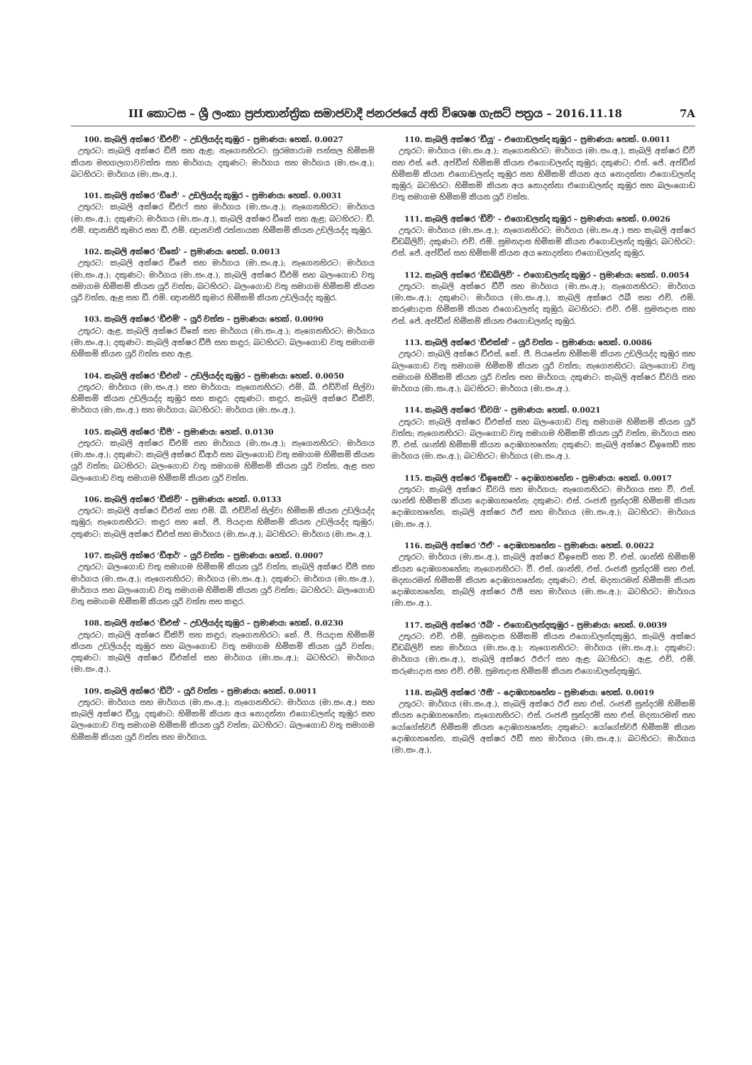III කොටස – ශ්‍රී ලංකා ප්‍රජාතාන්ත්‍රික සමාජවාදී ජනරජයේ අති විශෙෂ ගැසට් පත්‍රය – 2016.11.18 7A
100. කැබලි අක්ෂර 'ඩීඑච්' – උඩලියද්ද කුඹුර – ප්‍රමාණය: හෙක්. 0.0027
උතුරට: කැබලි අක්ෂර ඩීජී සහ ඇළ; නැගෙනහිරට: සුරම්‍යාරාම පන්සල හිමිකම් කියන මහගලගාවවත්ත සහ මාර්ගය; දකුණට: මාර්ගය සහ මාර්ගය (මා.සං.අ.); බටහිරට: මාර්ගය (මා.සං.අ.).
101. කැබලි අක්ෂර 'ඩීජේ' – උඩලියද්ද කුඹුර – ප්‍රමාණය: හෙක්. 0.0031
උතුරට: කැබලි අක්ෂර ඩීඑෆ් සහ මාර්ගය (මා.සං.අ.); නැගෙනහිරට: මාර්ගය (මා.සං.අ.); දකුණට: මාර්ගය (මා.සං.අ.), කැබලි අක්ෂර ඩීකේ සහ ඇළ; බටහිරට: ඩී. එම්. ඥානසිරි කුමාර සහ ඩී. එම්. ඥානවතී රත්නායක හිමිකම් කියන උඩලියද්ද කුඹුර.
102. කැබලි අක්ෂර 'ඩීකේ' – ප්‍රමාණය: හෙක්. 0.0013
උතුරට: කැබලි අක්ෂර ඩීජේ සහ මාර්ගය (මා.සං.අ.); නැගෙනහිරට: මාර්ගය (මා.සං.අ.); දකුණට: මාර්ගය (මා.සං.අ.), කැබලි අක්ෂර ඩීඑම් සහ බලංගොඩ වතු සමාගම හිමිකම් කියන යූරි වත්ත; බටහිරට: බලංගොඩ වතු සමාගම හිමිකම් කියන යූරි වත්ත, ඇළ සහ ඩී. එම්. ඥානසිරි කුමාර හිමිකම් කියන උඩලියද්ද කුඹුර.
103. කැබලි අක්ෂර 'ඩීඑම්' – යූරි වත්ත – ප්‍රමාණය: හෙක්. 0.0090
උතුරට: ඇළ, කැබලි අක්ෂර ඩීකේ සහ මාර්ගය (මා.සං.අ.); නැගෙනහිරට: මාර්ගය (මා.සං.අ.); දකුණට: කැබලි අක්ෂර ඩීපී සහ කඳුර; බටහිරට: බලංගොඩ වතු සමාගම හිමිකම් කියන යූරි වත්ත සහ ඇළ.
104. කැබලි අක්ෂර 'ඩීඑන්' – උඩලියද්ද කුඹුර – ප්‍රමාණය: හෙක්. 0.0050
උතුරට: මාර්ගය (මා.සං.අ.) සහ මාර්ගය; නැගෙනහිරට: එම්. බී. එඩ්වින් සිල්වා හිමිකම් කියන උඩලියද්ද කුඹුර සහ කඳුර; දකුණට: කඳුර, කැබලි අක්ෂර ඩීකිව්, මාර්ගය (මා.සං.අ.) සහ මාර්ගය; බටහිරට: මාර්ගය (මා.සං.අ.).
105. කැබලි අක්ෂර 'ඩීපී' – ප්‍රමාණය: හෙක්. 0.0130
උතුරට: කැබලි අක්ෂර ඩීඑම් සහ මාර්ගය (මා.සං.අ.); නැගෙනහිරට: මාර්ගය (මා.සං.අ.); දකුණට: කැබලි අක්ෂර ඩීආර් සහ බලංගොඩ වතු සමාගම හිමිකම් කියන යූරි වත්ත; බටහිරට: බලංගොඩ වතු සමාගම හිමිකම් කියන යූරි වත්ත, ඇළ සහ බලංගොඩ වතු සමාගම හිමිකම් කියන යූරි වත්ත.
106. කැබලි අක්ෂර 'ඩීකිව්' – ප්‍රමාණය: හෙක්. 0.0133
උතුරට: කැබලි අක්ෂර ඩීඑන් සහ එම්. බී. එඩ්වින් සිල්වා හිමිකම් කියන උඩලියද්ද කුඹුර; නැගෙනහිරට: කඳුර සහ කේ. ජී. පියදාස හිමිකම් කියන උඩලියද්ද කුඹුර; දකුණට: කැබලි අක්ෂර ඩීඑස් සහ මාර්ගය (මා.සං.අ.); බටහිරට: මාර්ගය (මා.සං.අ.).
107. කැබලි අක්ෂර 'ඩීආර්' – යූරි වත්ත – ප්‍රමාණය: හෙක්. 0.0007
උතුරට: බලංගොඩ වතු සමාගම හිමිකම් කියන යූරි වත්ත, කැබලි අක්ෂර ඩීපී සහ මාර්ගය (මා.සං.අ.); නැගෙනහිරට: මාර්ගය (මා.සං.අ.); දකුණට: මාර්ගය (මා.සං.අ.), මාර්ගය සහ බලංගොඩ වතු සමාගම හිමිකම් කියන යූරි වත්ත; බටහිරට: බලංගොඩ වතු සමාගම හිමිකම් කියන යූරි වත්ත සහ කඳුර.
108. කැබලි අක්ෂර 'ඩීඑස්' – උඩලියද්ද කුඹුර – ප්‍රමාණය: හෙක්. 0.0230
උතුරට: කැබලි අක්ෂර ඩීකිව් සහ කඳුර; නැගෙනහිරට: කේ. ජී. පියදාස හිමිකම් කියන උඩලියද්ද කුඹුර සහ බලංගොඩ වතු සමාගම හිමිකම් කියන යූරි වත්ත; දකුණට: කැබලි අක්ෂර ඩීඑක්ස් සහ මාර්ගය (මා.සං.අ.); බටහිරට: මාර්ගය (මා.සං.අ.).
109. කැබලි අක්ෂර 'ඩීටී' – යූරි වත්ත – ප්‍රමාණය: හෙක්. 0.0011
උතුරට: මාර්ගය සහ මාර්ගය (මා.සං.අ.); නැගෙනහිරට: මාර්ගය (මා.සං.අ.) සහ කැබලි අක්ෂර ඩීයූ; දකුණට: හිමිකම් කියන අය නොදන්නා එගොඩලන්ද කුඹුර සහ බලංගොඩ වතු සමාගම හිමිකම් කියන යූරි වත්ත; බටහිරට: බලංගොඩ වතු සමාගම හිමිකම් කියන යූරි වත්ත සහ මාර්ගය.
110. කැබලි අක්ෂර 'ඩීයූ' – එගොඩලන්ද කුඹුර – ප්‍රමාණය: හෙක්. 0.0011
උතුරට: මාර්ගය (මා.සං.අ.); නැගෙනහිරට: මාර්ගය (මා.සං.අ.), කැබලි අක්ෂර ඩීවී සහ එස්. ජේ. අප්ඩීන් හිමිකම් කියන එගොඩලන්ද කුඹුර; දකුණට: එස්. ජේ. අප්ඩීන් හිමිකම් කියන එගොඩලන්ද කුඹුර සහ හිමිකම් කියන අය නොදන්නා එගොඩලන්ද කුඹුර; බටහිරට: හිමිකම් කියන අය නොදන්නා එගොඩලන්ද කුඹුර සහ බලංගොඩ වතු සමාගම හිමිකම් කියන යූරි වත්ත.
111. කැබලි අක්ෂර 'ඩීවී' – එගොඩලන්ද කුඹුර – ප්‍රමාණය: හෙක්. 0.0026
උතුරට: මාර්ගය (මා.සං.අ.); නැගෙනහිරට: මාර්ගය (මා.සං.අ.) සහ කැබලි අක්ෂර ඩීඩබ්ලිව්; දකුණට: එච්. එම්. සුමනදාස හිමිකම් කියන එගොඩලන්ද කුඹුර; බටහිරට: එස්. ජේ. අප්ඩීන් සහ හිමිකම් කියන අය නොදන්නා එගොඩලන්ද කුඹුර.
112. කැබලි අක්ෂර 'ඩීඩබ්ලිව්' – එගොඩලන්ද කුඹුර – ප්‍රමාණය: හෙක්. 0.0054
උතුරට: කැබලි අක්ෂර ඩීවී සහ මාර්ගය (මා.සං.අ.); නැගෙනහිරට: මාර්ගය (මා.සං.අ.); දකුණට: මාර්ගය (මා.සං.අ.), කැබලි අක්ෂර ඊබී සහ එච්. එම්. කරුණාදාස හිමිකම් කියන එගොඩලන්ද කුඹුර; බටහිරට: එච්. එම්. සුමනදාස සහ එස්. ජේ. අප්ඩීන් හිමිකම් කියන එගොඩලන්ද කුඹුර.
113. කැබලි අක්ෂර 'ඩීඑක්ස්' – යූරි වත්ත – ප්‍රමාණය: හෙක්. 0.0086
උතුරට: කැබලි අක්ෂර ඩීඑස්, කේ. ජී. පියසේන හිමිකම් කියන උඩලියද්ද කුඹුර සහ බලංගොඩ වතු සමාගම හිමිකම් කියන යූරි වත්ත; නැගෙනහිරට: බලංගොඩ වතු සමාගම හිමිකම් කියන යූරි වත්ත සහ මාර්ගය; දකුණට: කැබලි අක්ෂර ඩීවයි සහ මාර්ගය (මා.සං.අ.); බටහිරට: මාර්ගය (මා.සං.අ.).
114. කැබලි අක්ෂර 'ඩීවයි' – ප්‍රමාණය: හෙක්. 0.0021
උතුරට: කැබලි අක්ෂර ඩීඑක්ස් සහ බලංගොඩ වතු සමාගම හිමිකම් කියන යූරි වත්ත; නැගෙනහිරට: බලංගොඩ වතු සමාගම හිමිකම් කියන යූරි වත්ත, මාර්ගය සහ වී. එස්. ශාන්ති හිමිකම් කියන දොඹගහහේන; දකුණට: කැබලි අක්ෂර ඩීඉසෙඩ් සහ මාර්ගය (මා.සං.අ.); බටහිරට: මාර්ගය (මා.සං.අ.).
115. කැබලි අක්ෂර 'ඩීඉසෙඩ්' – දොඹගහහේන – ප්‍රමාණය: හෙක්. 0.0017
උතුරට: කැබලි අක්ෂර ඩීවයි සහ මාර්ගය; නැගෙනහිරට: මාර්ගය සහ වී. එස්. ශාන්ති හිමිකම් කියන දොඹගහහේන; දකුණට: එස්. රංජනී සුන්දරම් හිමිකම් කියන දොඹගහහේන, කැබලි අක්ෂර ඊඒ සහ මාර්ගය (මා.සං.අ.); බටහිරට: මාර්ගය (මා.සං.අ.).
116. කැබලි අක්ෂර 'ඊඒ' – දොඹගහහේන – ප්‍රමාණය: හෙක්. 0.0022
උතුරට: මාර්ගය (මා.සං.අ.), කැබලි අක්ෂර ඩීඉසෙඩ් සහ වී. එස්. ශාන්ති හිමිකම් කියන දොඹගහහේන; නැගෙනහිරට: වී. එස්. ශාන්ති, එස්. රංජනී සුන්දරම් සහ එස්. මදනාරමන් හිමිකම් කියන දොඹගහහේන; දකුණට: එස්. මදනාරමන් හිමිකම් කියන දොඹගහහේන, කැබලි අක්ෂර ඊසී සහ මාර්ගය (මා.සං.අ.); බටහිරට: මාර්ගය (මා.සං.අ.).
117. කැබලි අක්ෂර 'ඊබී' – එගොඩලන්දකුඹුර – ප්‍රමාණය: හෙක්. 0.0039
උතුරට: එච්. එම්. සුමනදාස හිමිකම් කියන එගොඩලන්දකුඹුර, කැබලි අක්ෂර ඩීඩබ්ලිව් සහ මාර්ගය (මා.සං.අ.); නැගෙනහිරට: මාර්ගය (මා.සං.අ.); දකුණට: මාර්ගය (මා.සං.අ.), කැබලි අක්ෂර ඊඑෆ් සහ ඇළ; බටහිරට: ඇළ, එච්. එම්. කරුණාදාස සහ එච්. එම්. සුමනදාස හිමිකම් කියන එගොඩලන්දකුඹුර.
118. කැබලි අක්ෂර 'ඊසී' – දොඹගහහේන – ප්‍රමාණය: හෙක්. 0.0019
උතුරට: මාර්ගය (මා.සං.අ.), කැබලි අක්ෂර ඊඒ සහ එස්. රංජනී සුන්දරම් හිමිකම් කියන දොඹගහහේන; නැගෙනහිරට: එස්. රංජනී සුන්දරම් සහ එස්. මදනාරමන් සහ යෝගේස්වරී හිමිකම් කියන දොඹගහහේන; දකුණට: යෝගේස්වරී හිමිකම් කියන දොඹගහහේන, කැබලි අක්ෂර ඊඩී සහ මාර්ගය (මා.සං.අ.); බටහිරට: මාර්ගය (මා.සං.අ.).